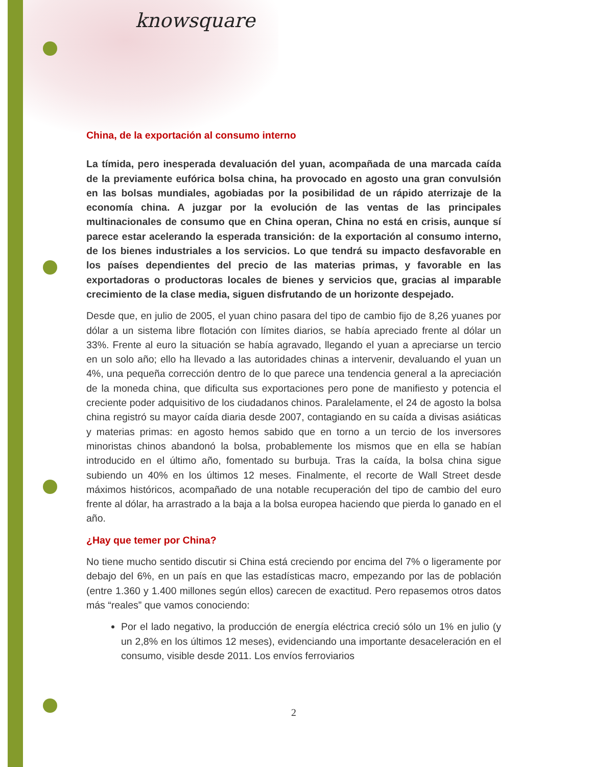knowsquare
China, de la exportación al consumo interno
La tímida, pero inesperada devaluación del yuan, acompañada de una marcada caída de la previamente eufórica bolsa china, ha provocado en agosto una gran convulsión en las bolsas mundiales, agobiadas por la posibilidad de un rápido aterrizaje de la economía china. A juzgar por la evolución de las ventas de las principales multinacionales de consumo que en China operan, China no está en crisis, aunque sí parece estar acelerando la esperada transición: de la exportación al consumo interno, de los bienes industriales a los servicios. Lo que tendrá su impacto desfavorable en los países dependientes del precio de las materias primas, y favorable en las exportadoras o productoras locales de bienes y servicios que, gracias al imparable crecimiento de la clase media, siguen disfrutando de un horizonte despejado.
Desde que, en julio de 2005, el yuan chino pasara del tipo de cambio fijo de 8,26 yuanes por dólar a un sistema libre flotación con límites diarios, se había apreciado frente al dólar un 33%. Frente al euro la situación se había agravado, llegando el yuan a apreciarse un tercio en un solo año; ello ha llevado a las autoridades chinas a intervenir, devaluando el yuan un 4%, una pequeña corrección dentro de lo que parece una tendencia general a la apreciación de la moneda china, que dificulta sus exportaciones pero pone de manifiesto y potencia el creciente poder adquisitivo de los ciudadanos chinos. Paralelamente, el 24 de agosto la bolsa china registró su mayor caída diaria desde 2007, contagiando en su caída a divisas asiáticas y materias primas: en agosto hemos sabido que en torno a un tercio de los inversores minoristas chinos abandonó la bolsa, probablemente los mismos que en ella se habían introducido en el último año, fomentado su burbuja. Tras la caída, la bolsa china sigue subiendo un 40% en los últimos 12 meses. Finalmente, el recorte de Wall Street desde máximos históricos, acompañado de una notable recuperación del tipo de cambio del euro frente al dólar, ha arrastrado a la baja a la bolsa europea haciendo que pierda lo ganado en el año.
¿Hay que temer por China?
No tiene mucho sentido discutir si China está creciendo por encima del 7% o ligeramente por debajo del 6%, en un país en que las estadísticas macro, empezando por las de población (entre 1.360 y 1.400 millones según ellos) carecen de exactitud. Pero repasemos otros datos más “reales” que vamos conociendo:
Por el lado negativo, la producción de energía eléctrica creció sólo un 1% en julio (y un 2,8% en los últimos 12 meses), evidenciando una importante desaceleración en el consumo, visible desde 2011. Los envíos ferroviarios
2